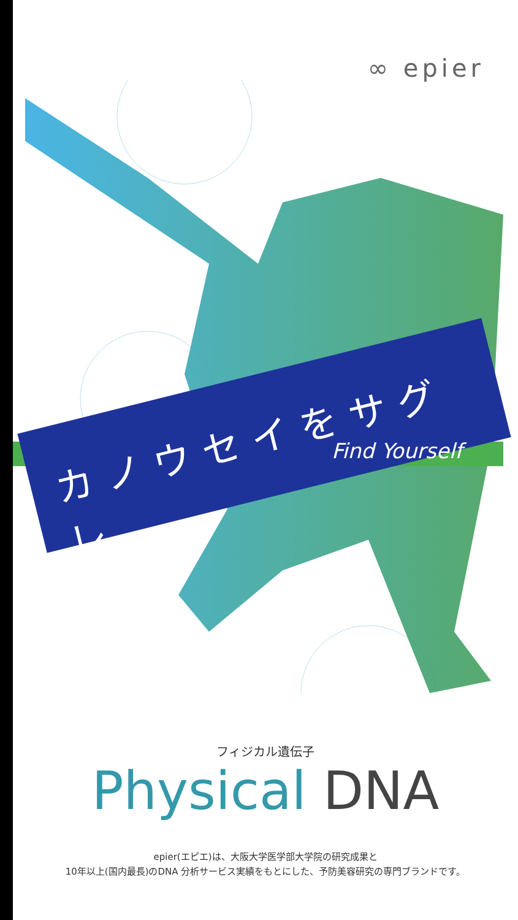∞ epier
カノウセイをサグレ
Find Yourself
フィジカル遺伝子
Physical DNA
epier(エピエ)は、大阪大学医学部大学院の研究成果と
10年以上(国内最長)のDNA 分析サービス実績をもとにした、予防美容研究の専門ブランドです。